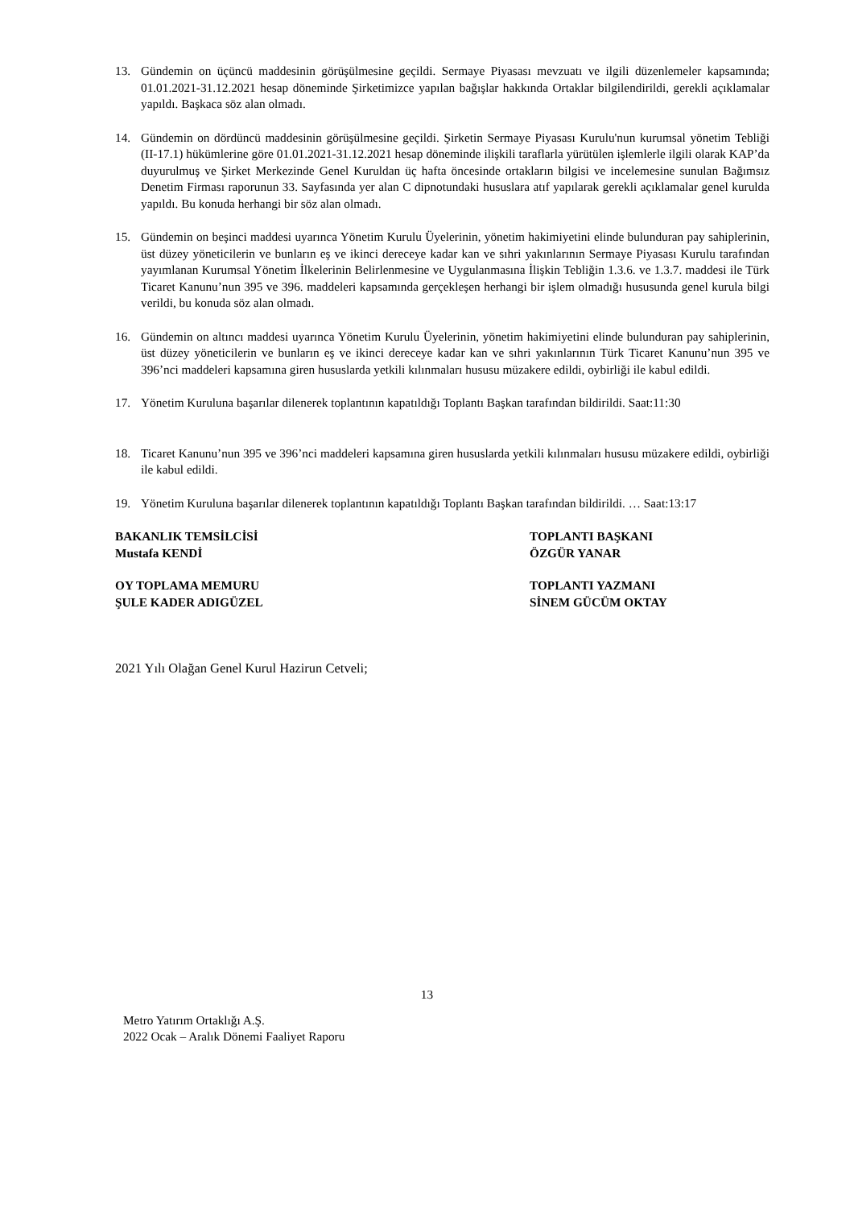13. Gündemin on üçüncü maddesinin görüşülmesine geçildi. Sermaye Piyasası mevzuatı ve ilgili düzenlemeler kapsamında; 01.01.2021-31.12.2021 hesap döneminde Şirketimizce yapılan bağışlar hakkında Ortaklar bilgilendirildi, gerekli açıklamalar yapıldı. Başkaca söz alan olmadı.
14. Gündemin on dördüncü maddesinin görüşülmesine geçildi. Şirketin Sermaye Piyasası Kurulu'nun kurumsal yönetim Tebliği (II-17.1) hükümlerine göre 01.01.2021-31.12.2021 hesap döneminde ilişkili taraflarla yürütülen işlemlerle ilgili olarak KAP’da duyurulmuş ve Şirket Merkezinde Genel Kuruldan üç hafta öncesinde ortakların bilgisi ve incelemesine sunulan Bağımsız Denetim Firması raporunun 33. Sayfasında yer alan C dipnotundaki hususlara atıf yapılarak gerekli açıklamalar genel kurulda yapıldı. Bu konuda herhangi bir söz alan olmadı.
15. Gündemin on beşinci maddesi uyarınca Yönetim Kurulu Üyelerinin, yönetim hakimiyetini elinde bulunduran pay sahiplerinin, üst düzey yöneticilerin ve bunların eş ve ikinci dereceye kadar kan ve sıhri yakınlarının Sermaye Piyasası Kurulu tarafından yayımlanan Kurumsal Yönetim İlkelerinin Belirlenmesine ve Uygulanmasına İlişkin Tebliğin 1.3.6. ve 1.3.7. maddesi ile Türk Ticaret Kanunu’nun 395 ve 396. maddeleri kapsamında gerçekleşen herhangi bir işlem olmadığı hususunda genel kurula bilgi verildi, bu konuda söz alan olmadı.
16. Gündemin on altıncı maddesi uyarınca Yönetim Kurulu Üyelerinin, yönetim hakimiyetini elinde bulunduran pay sahiplerinin, üst düzey yöneticilerin ve bunların eş ve ikinci dereceye kadar kan ve sıhri yakınlarının Türk Ticaret Kanunu’nun 395 ve 396’nci maddeleri kapsamına giren hususlarda yetkili kılınmaları hususu müzakere edildi, oybirliği ile kabul edildi.
17. Yönetim Kuruluna başarılar dilenerek toplantının kapatıldığı Toplantı Başkan tarafından bildirildi. Saat:11:30
18. Ticaret Kanunu’nun 395 ve 396’nci maddeleri kapsamına giren hususlarda yetkili kılınmaları hususu müzakere edildi, oybirliği ile kabul edildi.
19. Yönetim Kuruluna başarılar dilenerek toplantının kapatıldığı Toplantı Başkan tarafından bildirildi. … Saat:13:17
BAKANLIK TEMSİLCİSİ
Mustafa KENDİ
TOPLANTI BAŞKANI
ÖZGÜR YANAR
OY TOPLAMA MEMURU
ŞULE KADER ADIGÜZEL
TOPLANTI YAZMANI
SİNEM GÜCÜM OKTAY
2021 Yılı Olağan Genel Kurul Hazirun Cetveli;
13
Metro Yatırım Ortaklığı A.Ş.
2022 Ocak – Aralık Dönemi Faaliyet Raporu